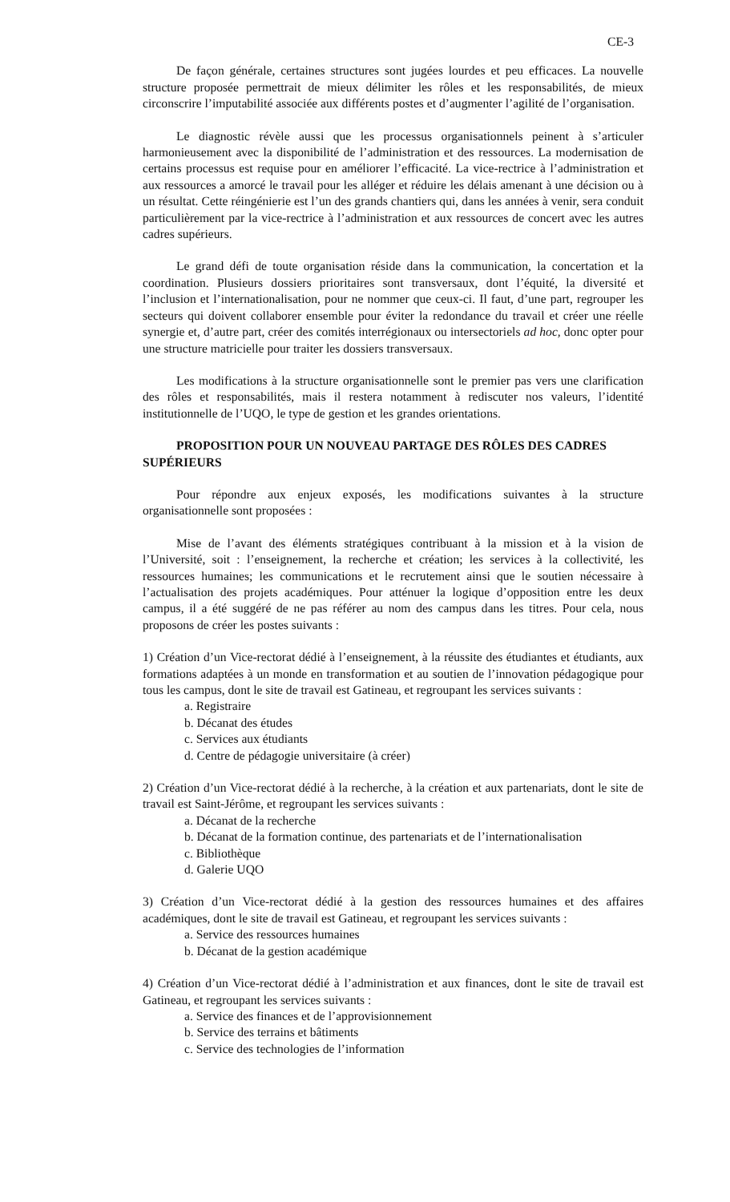CE-3
De façon générale, certaines structures sont jugées lourdes et peu efficaces. La nouvelle structure proposée permettrait de mieux délimiter les rôles et les responsabilités, de mieux circonscrire l’imputabilité associée aux différents postes et d’augmenter l’agilité de l’organisation.
Le diagnostic révèle aussi que les processus organisationnels peinent à s’articuler harmonieusement avec la disponibilité de l’administration et des ressources. La modernisation de certains processus est requise pour en améliorer l’efficacité. La vice-rectrice à l’administration et aux ressources a amorcé le travail pour les alléger et réduire les délais amenant à une décision ou à un résultat. Cette réingénierie est l’un des grands chantiers qui, dans les années à venir, sera conduit particulièrement par la vice-rectrice à l’administration et aux ressources de concert avec les autres cadres supérieurs.
Le grand défi de toute organisation réside dans la communication, la concertation et la coordination. Plusieurs dossiers prioritaires sont transversaux, dont l’équité, la diversité et l’inclusion et l’internationalisation, pour ne nommer que ceux-ci. Il faut, d’une part, regrouper les secteurs qui doivent collaborer ensemble pour éviter la redondance du travail et créer une réelle synergie et, d’autre part, créer des comités interrégionaux ou intersectoriels ad hoc, donc opter pour une structure matricielle pour traiter les dossiers transversaux.
Les modifications à la structure organisationnelle sont le premier pas vers une clarification des rôles et responsabilités, mais il restera notamment à rediscuter nos valeurs, l’identité institutionnelle de l’UQO, le type de gestion et les grandes orientations.
PROPOSITION POUR UN NOUVEAU PARTAGE DES RÔLES DES CADRES SUPÉRIEURS
Pour répondre aux enjeux exposés, les modifications suivantes à la structure organisationnelle sont proposées :
Mise de l’avant des éléments stratégiques contribuant à la mission et à la vision de l’Université, soit : l’enseignement, la recherche et création; les services à la collectivité, les ressources humaines; les communications et le recrutement ainsi que le soutien nécessaire à l’actualisation des projets académiques. Pour atténuer la logique d’opposition entre les deux campus, il a été suggéré de ne pas référer au nom des campus dans les titres. Pour cela, nous proposons de créer les postes suivants :
1) Création d’un Vice-rectorat dédié à l’enseignement, à la réussite des étudiantes et étudiants, aux formations adaptées à un monde en transformation et au soutien de l’innovation pédagogique pour tous les campus, dont le site de travail est Gatineau, et regroupant les services suivants :
a. Registraire
b. Décanat des études
c. Services aux étudiants
d. Centre de pédagogie universitaire (à créer)
2) Création d’un Vice-rectorat dédié à la recherche, à la création et aux partenariats, dont le site de travail est Saint-Jérôme, et regroupant les services suivants :
a. Décanat de la recherche
b. Décanat de la formation continue, des partenariats et de l’internationalisation
c. Bibliothèque
d. Galerie UQO
3) Création d’un Vice-rectorat dédié à la gestion des ressources humaines et des affaires académiques, dont le site de travail est Gatineau, et regroupant les services suivants :
a. Service des ressources humaines
b. Décanat de la gestion académique
4) Création d’un Vice-rectorat dédié à l’administration et aux finances, dont le site de travail est Gatineau, et regroupant les services suivants :
a. Service des finances et de l’approvisionnement
b. Service des terrains et bâtiments
c. Service des technologies de l’information